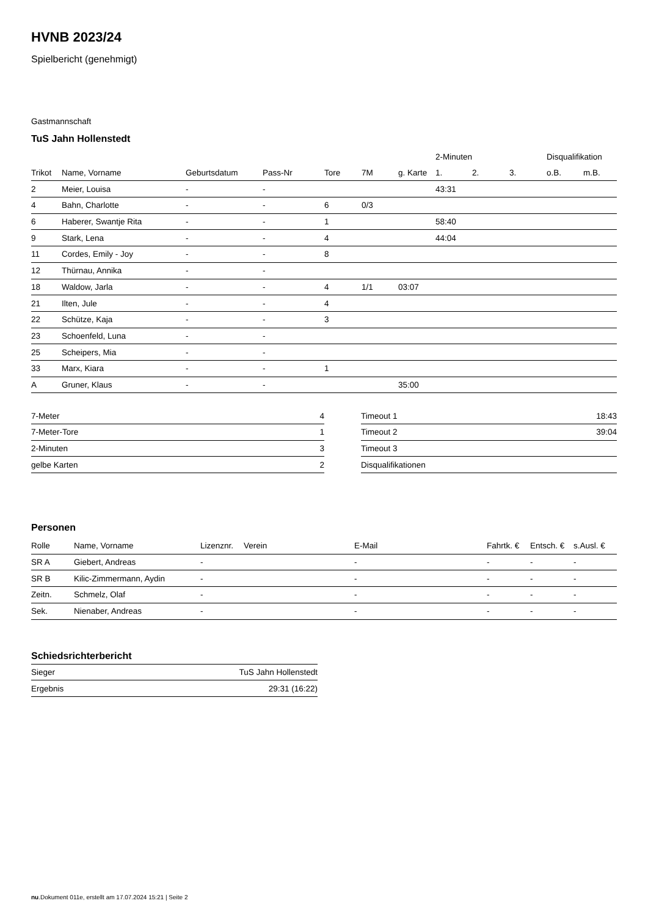HVNB 2023/24
Spielbericht (genehmigt)
Gastmannschaft
TuS Jahn Hollenstedt
| | | | | | | | 2-Minuten | | | Disqualifikation | |
| Trikot | Name, Vorname | Geburtsdatum | Pass-Nr | Tore | 7M | g. Karte | 1. | 2. | 3. | o.B. | m.B. |
| 2 | Meier, Louisa | - | - | | | | 43:31 | | | | |
| 4 | Bahn, Charlotte | - | - | 6 | 0/3 | | | | | | |
| 6 | Haberer, Swantje Rita | - | - | 1 | | | 58:40 | | | | |
| 9 | Stark, Lena | - | - | 4 | | | 44:04 | | | | |
| 11 | Cordes, Emily - Joy | - | - | 8 | | | | | | | |
| 12 | Thürnau, Annika | - | - | | | | | | | | |
| 18 | Waldow, Jarla | - | - | 4 | 1/1 | 03:07 | | | | | |
| 21 | Ilten, Jule | - | - | 4 | | | | | | | |
| 22 | Schütze, Kaja | - | - | 3 | | | | | | | |
| 23 | Schoenfeld, Luna | - | - | | | | | | | | |
| 25 | Scheipers, Mia | - | - | | | | | | | | |
| 33 | Marx, Kiara | - | - | 1 | | | | | | | |
| A | Gruner, Klaus | - | - | | | 35:00 | | | | | |
| 7-Meter | 4 |
| 7-Meter-Tore | 1 |
| 2-Minuten | 3 |
| gelbe Karten | 2 |
| Timeout 1 | 18:43 |
| Timeout 2 | 39:04 |
| Timeout 3 | |
| Disqualifikationen | |
Personen
| Rolle | Name, Vorname | Lizenznr. | Verein | E-Mail | Fahrtk. € | Entsch. € | s.Ausl. € |
| --- | --- | --- | --- | --- | --- | --- | --- |
| SR A | Giebert, Andreas | - | | - | - | - | - |
| SR B | Kilic-Zimmermann, Aydin | - | | - | - | - | - |
| Zeitn. | Schmelz, Olaf | - | | - | - | - | - |
| Sek. | Nienaber, Andreas | - | | - | - | - | - |
Schiedsrichterbericht
| Sieger | TuS Jahn Hollenstedt |
| Ergebnis | 29:31 (16:22) |
nu.Dokument 011e, erstellt am 17.07.2024 15:21 | Seite 2